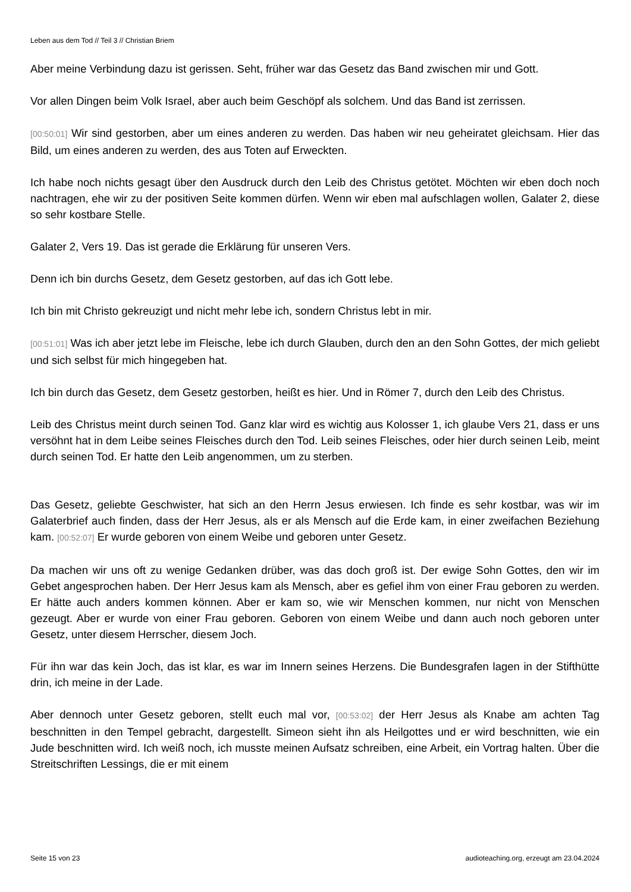Leben aus dem Tod // Teil 3 // Christian Briem
Aber meine Verbindung dazu ist gerissen. Seht, früher war das Gesetz das Band zwischen mir und Gott.
Vor allen Dingen beim Volk Israel, aber auch beim Geschöpf als solchem. Und das Band ist zerrissen.
[00:50:01] Wir sind gestorben, aber um eines anderen zu werden. Das haben wir neu geheiratet gleichsam. Hier das Bild, um eines anderen zu werden, des aus Toten auf Erweckten.
Ich habe noch nichts gesagt über den Ausdruck durch den Leib des Christus getötet. Möchten wir eben doch noch nachtragen, ehe wir zu der positiven Seite kommen dürfen. Wenn wir eben mal aufschlagen wollen, Galater 2, diese so sehr kostbare Stelle.
Galater 2, Vers 19. Das ist gerade die Erklärung für unseren Vers.
Denn ich bin durchs Gesetz, dem Gesetz gestorben, auf das ich Gott lebe.
Ich bin mit Christo gekreuzigt und nicht mehr lebe ich, sondern Christus lebt in mir.
[00:51:01] Was ich aber jetzt lebe im Fleische, lebe ich durch Glauben, durch den an den Sohn Gottes, der mich geliebt und sich selbst für mich hingegeben hat.
Ich bin durch das Gesetz, dem Gesetz gestorben, heißt es hier. Und in Römer 7, durch den Leib des Christus.
Leib des Christus meint durch seinen Tod. Ganz klar wird es wichtig aus Kolosser 1, ich glaube Vers 21, dass er uns versöhnt hat in dem Leibe seines Fleisches durch den Tod. Leib seines Fleisches, oder hier durch seinen Leib, meint durch seinen Tod. Er hatte den Leib angenommen, um zu sterben.
Das Gesetz, geliebte Geschwister, hat sich an den Herrn Jesus erwiesen. Ich finde es sehr kostbar, was wir im Galaterbrief auch finden, dass der Herr Jesus, als er als Mensch auf die Erde kam, in einer zweifachen Beziehung kam. [00:52:07] Er wurde geboren von einem Weibe und geboren unter Gesetz.
Da machen wir uns oft zu wenige Gedanken drüber, was das doch groß ist. Der ewige Sohn Gottes, den wir im Gebet angesprochen haben. Der Herr Jesus kam als Mensch, aber es gefiel ihm von einer Frau geboren zu werden. Er hätte auch anders kommen können. Aber er kam so, wie wir Menschen kommen, nur nicht von Menschen gezeugt. Aber er wurde von einer Frau geboren. Geboren von einem Weibe und dann auch noch geboren unter Gesetz, unter diesem Herrscher, diesem Joch.
Für ihn war das kein Joch, das ist klar, es war im Innern seines Herzens. Die Bundesgrafen lagen in der Stifthütte drin, ich meine in der Lade.
Aber dennoch unter Gesetz geboren, stellt euch mal vor, [00:53:02] der Herr Jesus als Knabe am achten Tag beschnitten in den Tempel gebracht, dargestellt. Simeon sieht ihn als Heilgottes und er wird beschnitten, wie ein Jude beschnitten wird. Ich weiß noch, ich musste meinen Aufsatz schreiben, eine Arbeit, ein Vortrag halten. Über die Streitschriften Lessings, die er mit einem
Seite 15 von 23 audioteaching.org, erzeugt am 23.04.2024